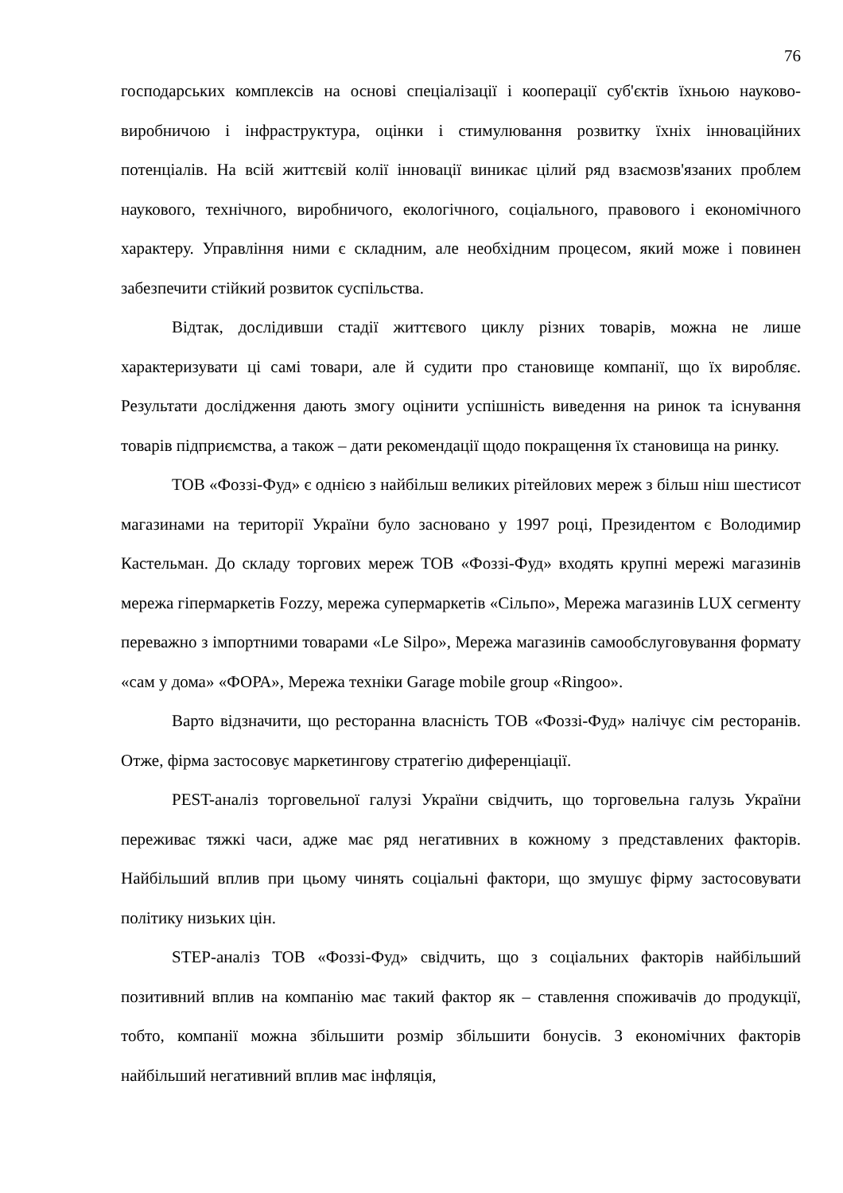76
господарських комплексів на основі спеціалізації і кооперації суб'єктів їхньою науково-виробничою і інфраструктура, оцінки і стимулювання розвитку їхніх інноваційних потенціалів. На всій життєвій колії інновації виникає цілий ряд взаємозв'язаних проблем наукового, технічного, виробничого, екологічного, соціального, правового і економічного характеру. Управління ними є складним, але необхідним процесом, який може і повинен забезпечити стійкий розвиток суспільства.
Відтак, дослідивши стадії життєвого циклу різних товарів, можна не лише характеризувати ці самі товари, але й судити про становище компанії, що їх виробляє. Результати дослідження дають змогу оцінити успішність виведення на ринок та існування товарів підприємства, а також – дати рекомендації щодо покращення їх становища на ринку.
ТОВ «Фоззі-Фуд» є однією з найбільш великих рітейлових мереж з більш ніш шестисот магазинами на території України було засновано у 1997 році, Президентом є Володимир Кастельман. До складу торгових мереж ТОВ «Фоззі-Фуд» входять крупні мережі магазинів мережа гіпермаркетів Fozzy, мережа супермаркетів «Сільпо», Мережа магазинів LUX сегменту переважно з імпортними товарами «Le Silpo», Мережа магазинів самообслуговування формату «сам у дома» «ФОРА», Мережа техніки Garage mobile group «Ringoo».
Варто відзначити, що ресторанна власність ТОВ «Фоззі-Фуд» налічує сім ресторанів. Отже, фірма застосовує маркетингову стратегію диференціації.
PEST-аналіз торговельної галузі України свідчить, що торговельна галузь України переживає тяжкі часи, адже має ряд негативних в кожному з представлених факторів. Найбільший вплив при цьому чинять соціальні фактори, що змушує фірму застосовувати політику низьких цін.
STEP-аналіз ТОВ «Фоззі-Фуд» свідчить, що з соціальних факторів найбільший позитивний вплив на компанію має такий фактор як – ставлення споживачів до продукції, тобто, компанії можна збільшити розмір збільшити бонусів. З економічних факторів найбільший негативний вплив має інфляція,